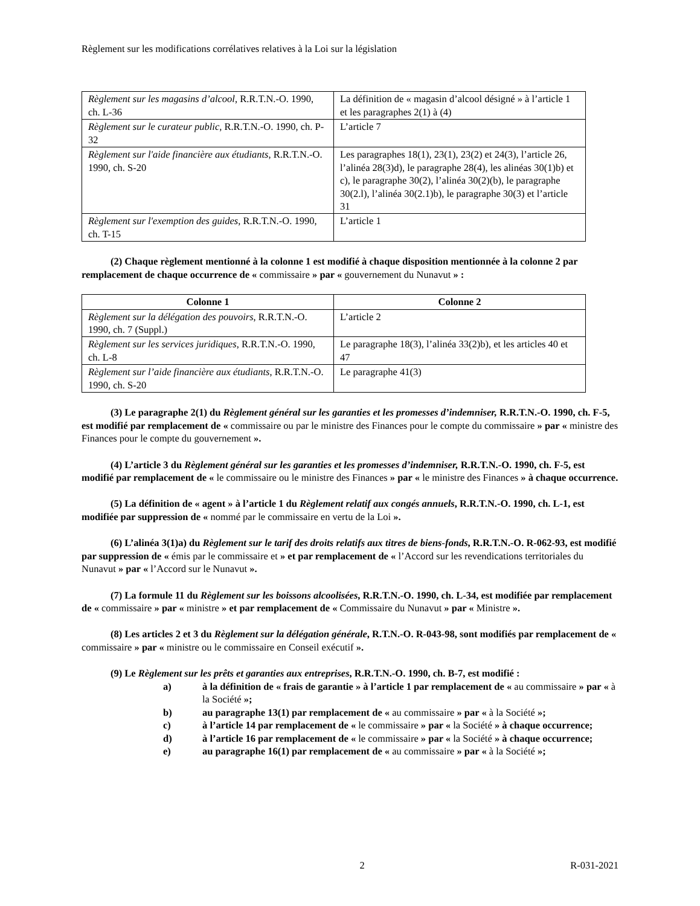Règlement sur les modifications corrélatives relatives à la Loi sur la législation
| Règlement sur les magasins d’alcool , R.R.T.N.-O. 1990, ch. L-36 | La définition de « magasin d’alcool désigné » à l’article 1 et les paragraphes 2(1) à (4) |
| Règlement sur le curateur public , R.R.T.N.-O. 1990, ch. P-32 | L’article 7 |
| Règlement sur l'aide financière aux étudiants , R.R.T.N.-O. 1990, ch. S-20 | Les paragraphes 18(1), 23(1), 23(2) et 24(3), l’article 26, l’alinéa 28(3)d), le paragraphe 28(4), les alinéas 30(1)b) et c), le paragraphe 30(2), l’alinéa 30(2)(b), le paragraphe 30(2.l), l’alinéa 30(2.1)b), le paragraphe 30(3) et l’article 31 |
| Règlement sur l'exemption des guides , R.R.T.N.-O. 1990, ch. T-15 | L’article 1 |
(2) Chaque règlement mentionné à la colonne 1 est modifié à chaque disposition mentionnée à la colonne 2 par remplacement de chaque occurrence de « commissaire » par « gouvernement du Nunavut » :
| Colonne 1 | Colonne 2 |
| --- | --- |
| Règlement sur la délégation des pouvoirs , R.R.T.N.-O. 1990, ch. 7 (Suppl.) | L’article 2 |
| Règlement sur les services juridiques , R.R.T.N.-O. 1990, ch. L-8 | Le paragraphe 18(3), l’alinéa 33(2)b), et les articles 40 et 47 |
| Règlement sur l’aide financière aux étudiants , R.R.T.N.-O. 1990, ch. S-20 | Le paragraphe 41(3) |
(3) Le paragraphe 2(1) du Règlement général sur les garanties et les promesses d’indemniser, R.R.T.N.-O. 1990, ch. F-5, est modifié par remplacement de « commissaire ou par le ministre des Finances pour le compte du commissaire » par « ministre des Finances pour le compte du gouvernement ».
(4) L’article 3 du Règlement général sur les garanties et les promesses d’indemniser, R.R.T.N.-O. 1990, ch. F-5, est modifié par remplacement de « le commissaire ou le ministre des Finances » par « le ministre des Finances » à chaque occurrence.
(5) La définition de « agent » à l’article 1 du Règlement relatif aux congés annuels, R.R.T.N.-O. 1990, ch. L-1, est modifiée par suppression de « nommé par le commissaire en vertu de la Loi ».
(6) L’alinéa 3(1)a) du Règlement sur le tarif des droits relatifs aux titres de biens-fonds, R.R.T.N.-O. R-062-93, est modifié par suppression de « émis par le commissaire et » et par remplacement de « l’Accord sur les revendications territoriales du Nunavut » par « l’Accord sur le Nunavut ».
(7) La formule 11 du Règlement sur les boissons alcoolisées, R.R.T.N.-O. 1990, ch. L-34, est modifiée par remplacement de « commissaire » par « ministre » et par remplacement de « Commissaire du Nunavut » par « Ministre ».
(8) Les articles 2 et 3 du Règlement sur la délégation générale, R.T.N.-O. R-043-98, sont modifiés par remplacement de « commissaire » par « ministre ou le commissaire en Conseil exécutif ».
(9) Le Règlement sur les prêts et garanties aux entreprises, R.R.T.N.-O. 1990, ch. B-7, est modifié :
a) à la définition de « frais de garantie » à l’article 1 par remplacement de « au commissaire » par « à la Société »;
b) au paragraphe 13(1) par remplacement de « au commissaire » par « à la Société »;
c) à l’article 14 par remplacement de « le commissaire » par « la Société » à chaque occurrence;
d) à l’article 16 par remplacement de « le commissaire » par « la Société » à chaque occurrence;
e) au paragraphe 16(1) par remplacement de « au commissaire » par « à la Société »;
2 R-031-2021